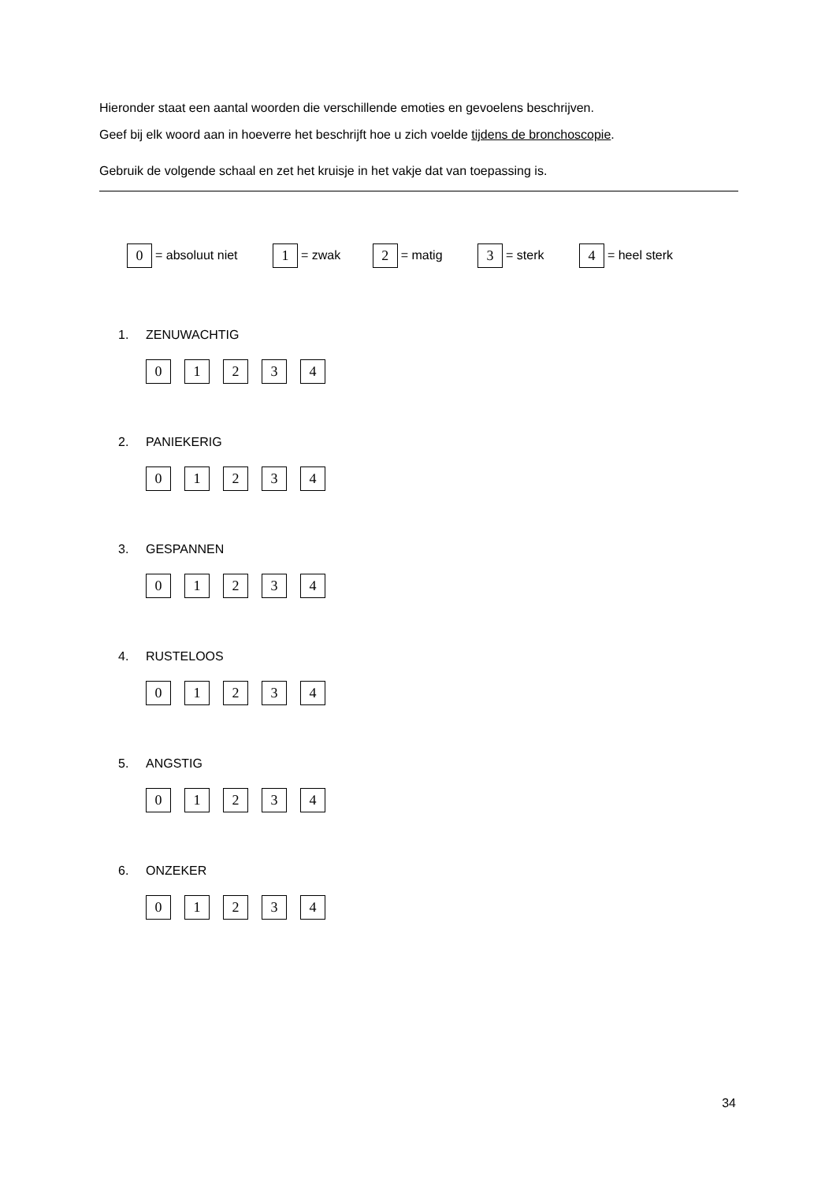Hieronder staat een aantal woorden die verschillende emoties en gevoelens beschrijven.
Geef bij elk woord aan in hoeverre het beschrijft hoe u zich voelde tijdens de bronchoscopie.
Gebruik de volgende schaal en zet het kruisje in het vakje dat van toepassing is.
0 = absoluut niet 1 = zwak 2 = matig 3 = sterk 4 = heel sterk
1. ZENUWACHTIG
01234
2. PANIEKERIG
01234
3. GESPANNEN
01234
4. RUSTELOOS
01234
5. ANGSTIG
01234
6. ONZEKER
01234
34